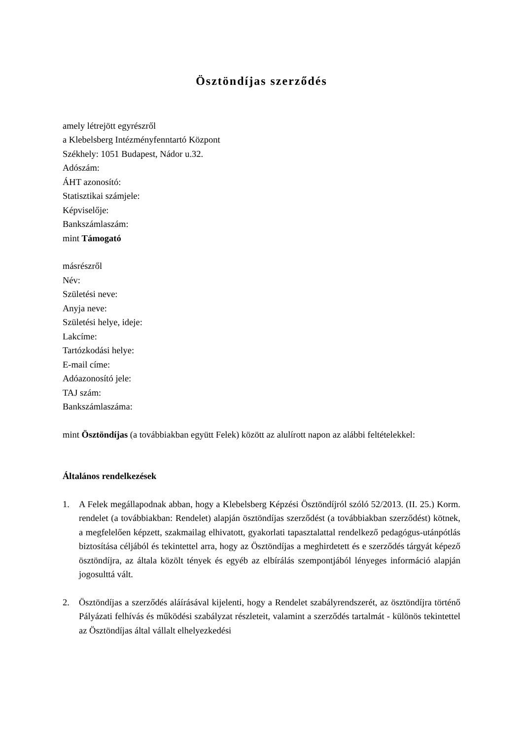Ösztöndíjas szerződés
amely létrejött egyrészről
a Klebelsberg Intézményfenntartó Központ
Székhely: 1051 Budapest, Nádor u.32.
Adószám:
ÁHT azonosító:
Statisztikai számjele:
Képviselője:
Bankszámlaszám:
mint Támogató
másrészről
Név:
Születési neve:
Anyja neve:
Születési helye, ideje:
Lakcíme:
Tartózkodási helye:
E-mail címe:
Adóazonosító jele:
TAJ szám:
Bankszámlaszáma:
mint Ösztöndíjas (a továbbiakban együtt Felek) között az alulírott napon az alábbi feltételekkel:
Általános rendelkezések
1. A Felek megállapodnak abban, hogy a Klebelsberg Képzési Ösztöndíjról szóló 52/2013. (II. 25.) Korm. rendelet (a továbbiakban: Rendelet) alapján ösztöndíjas szerződést (a továbbiakban szerződést) kötnek, a megfelelően képzett, szakmailag elhivatott, gyakorlati tapasztalattal rendelkező pedagógus-utánpótlás biztosítása céljából és tekintettel arra, hogy az Ösztöndíjas a meghirdetett és e szerződés tárgyát képező ösztöndíjra, az általa közölt tények és egyéb az elbírálás szempontjából lényeges információ alapján jogosulttá vált.
2. Ösztöndíjas a szerződés aláírásával kijelenti, hogy a Rendelet szabályrendszerét, az ösztöndíjra történő Pályázati felhívás és működési szabályzat részleteit, valamint a szerződés tartalmát - különös tekintettel az Ösztöndíjas által vállalt elhelyezkedési